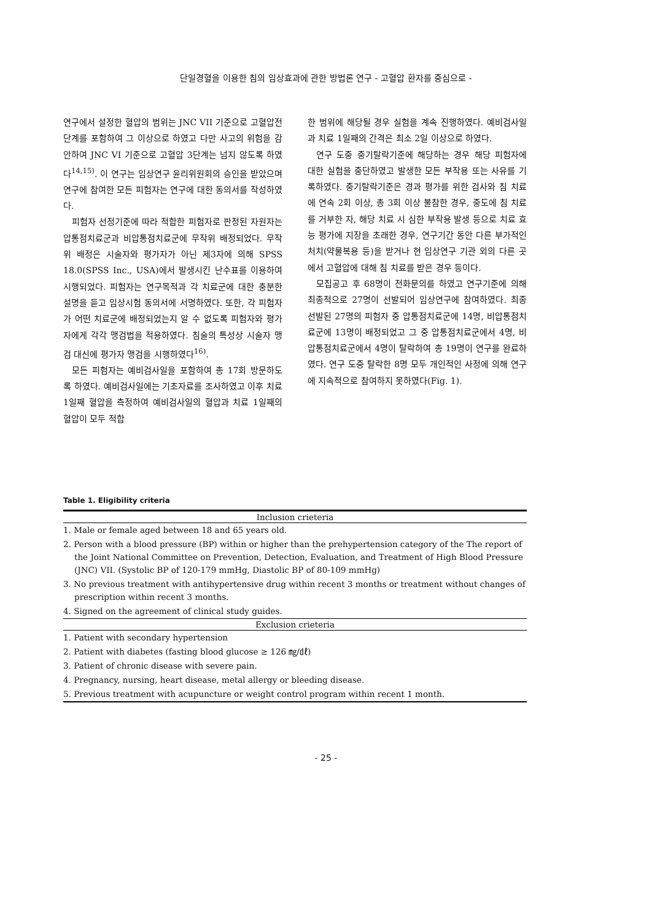단일경혈을 이용한 침의 임상효과에 관한 방법론 연구 - 고혈압 환자를 중심으로 -
연구에서 설정한 혈압의 범위는 JNC VII 기준으로 고혈압전단계를 포함하여 그 이상으로 하였고 다만 사고의 위험을 감안하여 JNC VI 기준으로 고혈압 3단계는 넘지 않도록 하였다<sup>14,15)</sup>. 이 연구는 임상연구 윤리위원회의 승인을 받았으며 연구에 참여한 모든 피험자는 연구에 대한 동의서를 작성하였다.
피험자 선정기준에 따라 적합한 피험자로 판정된 자원자는 압통점치료군과 비압통점치료군에 무작위 배정되었다. 무작위 배정은 시술자와 평가자가 아닌 제3자에 의해 SPSS 18.0(SPSS Inc., USA)에서 발생시킨 난수표를 이용하여 시행되었다. 피험자는 연구목적과 각 치료군에 대한 충분한 설명을 듣고 임상시험 동의서에 서명하였다. 또한, 각 피험자가 어떤 치료군에 배정되었는지 알 수 없도록 피험자와 평가자에게 각각 맹검법을 적용하였다. 침술의 특성상 시술자 맹검 대신에 평가자 맹검을 시행하였다<sup>16)</sup>.
모든 피험자는 예비검사일을 포함하여 총 17회 방문하도록 하였다. 예비검사일에는 기초자료를 조사하였고 이후 치료 1일째 혈압을 측정하여 예비검사일의 혈압과 치료 1일째의 혈압이 모두 적합
한 범위에 해당될 경우 실험을 계속 진행하였다. 예비검사일과 치료 1일째의 간격은 최소 2일 이상으로 하였다.
연구 도중 중기탈락기준에 해당하는 경우 해당 피험자에 대한 실험을 중단하였고 발생한 모든 부작용 또는 사유를 기록하였다. 중기탈락기준은 경과 평가를 위한 검사와 침 치료에 연속 2회 이상, 총 3회 이상 불참한 경우, 중도에 침 치료를 거부한 자, 해당 치료 시 심한 부작용 발생 등으로 치료 효능 평가에 지장을 초래한 경우, 연구기간 동안 다른 부가적인 처치(약물복용 등)을 받거나 현 임상연구 기관 외의 다른 곳에서 고혈압에 대해 침 치료를 받은 경우 등이다.
모집공고 후 68명이 전화문의를 하였고 연구기준에 의해 최종적으로 27명이 선발되어 임상연구에 참여하였다. 최종 선발된 27명의 피험자 중 압통점치료군에 14명, 비압통점치료군에 13명이 배정되었고 그 중 압통점치료군에서 4명, 비압통점치료군에서 4명이 탈락하여 총 19명이 연구를 완료하였다. 연구 도중 탈락한 8명 모두 개인적인 사정에 의해 연구에 지속적으로 참여하지 못하였다(Fig. 1).
Table 1. Eligibility criteria
| Inclusion crieteria |
| --- |
| 1. Male or female aged between 18 and 65 years old. |
| 2. Person with a blood pressure (BP) within or higher than the prehypertension category of the The report of the Joint National Committee on Prevention, Detection, Evaluation, and Treatment of High Blood Pressure (JNC) VII. (Systolic BP of 120-179 mmHg, Diastolic BP of 80-109 mmHg) |
| 3. No previous treatment with antihypertensive drug within recent 3 months or treatment without changes of prescription within recent 3 months. |
| 4. Signed on the agreement of clinical study guides. |
| Exclusion crieteria |
| 1. Patient with secondary hypertension |
| 2. Patient with diabetes (fasting blood glucose ≥ 126 ㎎/㎗) |
| 3. Patient of chronic disease with severe pain. |
| 4. Pregnancy, nursing, heart disease, metal allergy or bleeding disease. |
| 5. Previous treatment with acupuncture or weight control program within recent 1 month. |
- 25 -